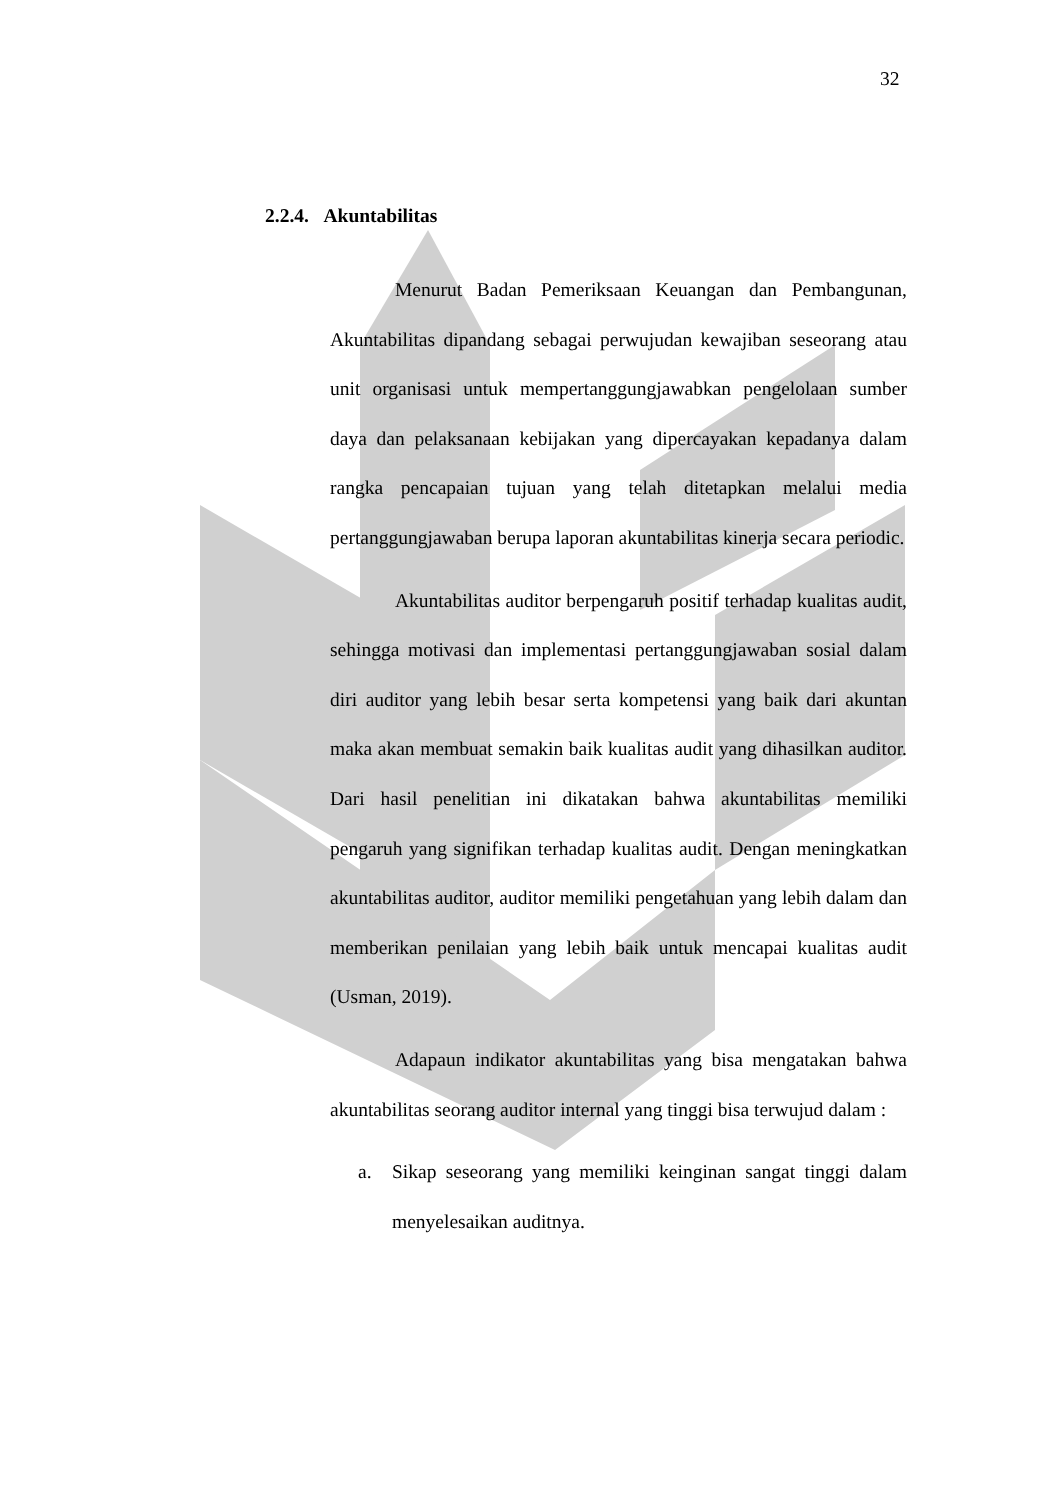32
2.2.4. Akuntabilitas
Menurut Badan Pemeriksaan Keuangan dan Pembangunan, Akuntabilitas dipandang sebagai perwujudan kewajiban seseorang atau unit organisasi untuk mempertanggungjawabkan pengelolaan sumber daya dan pelaksanaan kebijakan yang dipercayakan kepadanya dalam rangka pencapaian tujuan yang telah ditetapkan melalui media pertanggungjawaban berupa laporan akuntabilitas kinerja secara periodic.
Akuntabilitas auditor berpengaruh positif terhadap kualitas audit, sehingga motivasi dan implementasi pertanggungjawaban sosial dalam diri auditor yang lebih besar serta kompetensi yang baik dari akuntan maka akan membuat semakin baik kualitas audit yang dihasilkan auditor. Dari hasil penelitian ini dikatakan bahwa akuntabilitas memiliki pengaruh yang signifikan terhadap kualitas audit. Dengan meningkatkan akuntabilitas auditor, auditor memiliki pengetahuan yang lebih dalam dan memberikan penilaian yang lebih baik untuk mencapai kualitas audit (Usman, 2019).
Adapaun indikator akuntabilitas yang bisa mengatakan bahwa akuntabilitas seorang auditor internal yang tinggi bisa terwujud dalam :
a. Sikap seseorang yang memiliki keinginan sangat tinggi dalam menyelesaikan auditnya.